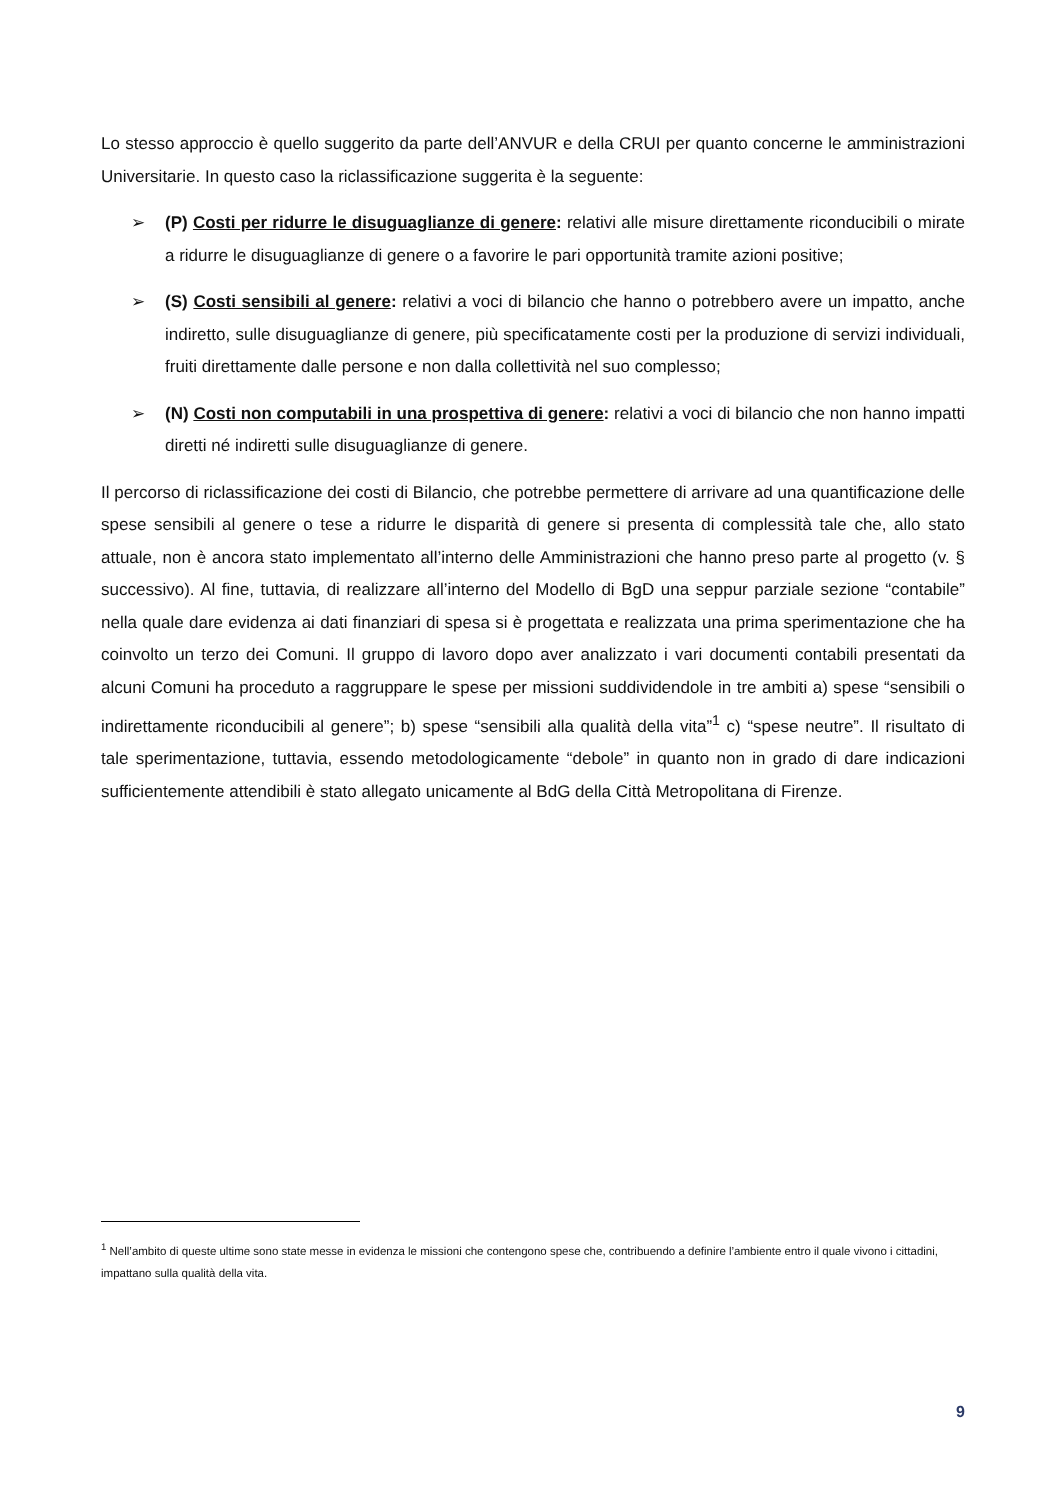Lo stesso approccio è quello suggerito da parte dell’ANVUR e della CRUI per quanto concerne le amministrazioni Universitarie. In questo caso la riclassificazione suggerita è la seguente:
➢ (P) Costi per ridurre le disuguaglianze di genere: relativi alle misure direttamente riconducibili o mirate a ridurre le disuguaglianze di genere o a favorire le pari opportunità tramite azioni positive;
➢ (S) Costi sensibili al genere: relativi a voci di bilancio che hanno o potrebbero avere un impatto, anche indiretto, sulle disuguaglianze di genere, più specificatamente costi per la produzione di servizi individuali, fruiti direttamente dalle persone e non dalla collettività nel suo complesso;
➢ (N) Costi non computabili in una prospettiva di genere: relativi a voci di bilancio che non hanno impatti diretti né indiretti sulle disuguaglianze di genere.
Il percorso di riclassificazione dei costi di Bilancio, che potrebbe permettere di arrivare ad una quantificazione delle spese sensibili al genere o tese a ridurre le disparità di genere si presenta di complessità tale che, allo stato attuale, non è ancora stato implementato all’interno delle Amministrazioni che hanno preso parte al progetto (v. § successivo). Al fine, tuttavia, di realizzare all’interno del Modello di BgD una seppur parziale sezione “contabile” nella quale dare evidenza ai dati finanziari di spesa si è progettata e realizzata una prima sperimentazione che ha coinvolto un terzo dei Comuni. Il gruppo di lavoro dopo aver analizzato i vari documenti contabili presentati da alcuni Comuni ha proceduto a raggruppare le spese per missioni suddividendole in tre ambiti a) spese “sensibili o indirettamente riconducibili al genere”; b) spese “sensibili alla qualità della vita”<sup>1</sup> c) “spese neutre”. Il risultato di tale sperimentazione, tuttavia, essendo metodologicamente “debole” in quanto non in grado di dare indicazioni sufficientemente attendibili è stato allegato unicamente al BdG della Città Metropolitana di Firenze.
<sup>1</sup> Nell’ambito di queste ultime sono state messe in evidenza le missioni che contengono spese che, contribuendo a definire l’ambiente entro il quale vivono i cittadini, impattano sulla qualità della vita.
9